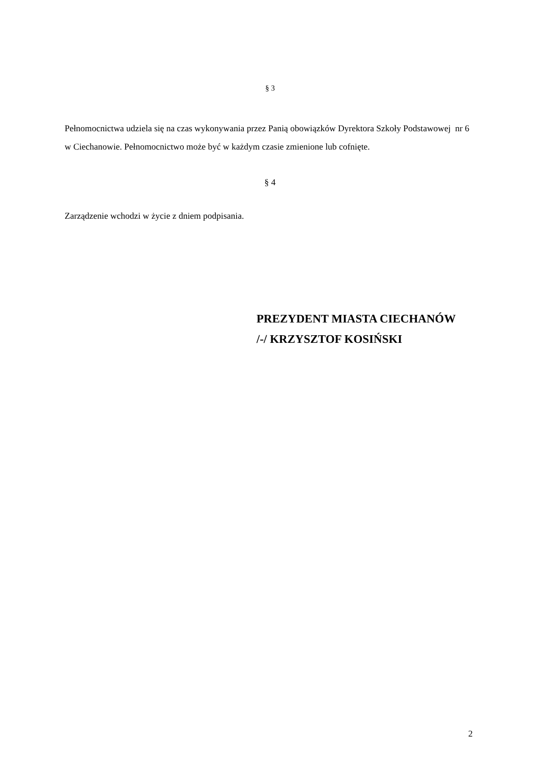§ 3
Pełnomocnictwa udziela się na czas wykonywania przez Panią obowiązków Dyrektora Szkoły Podstawowej nr 6 w Ciechanowie. Pełnomocnictwo może być w każdym czasie zmienione lub cofnięte.
§ 4
Zarządzenie wchodzi w życie z dniem podpisania.
PREZYDENT MIASTA CIECHANÓW
/-/ KRZYSZTOF KOSIŃSKI
2